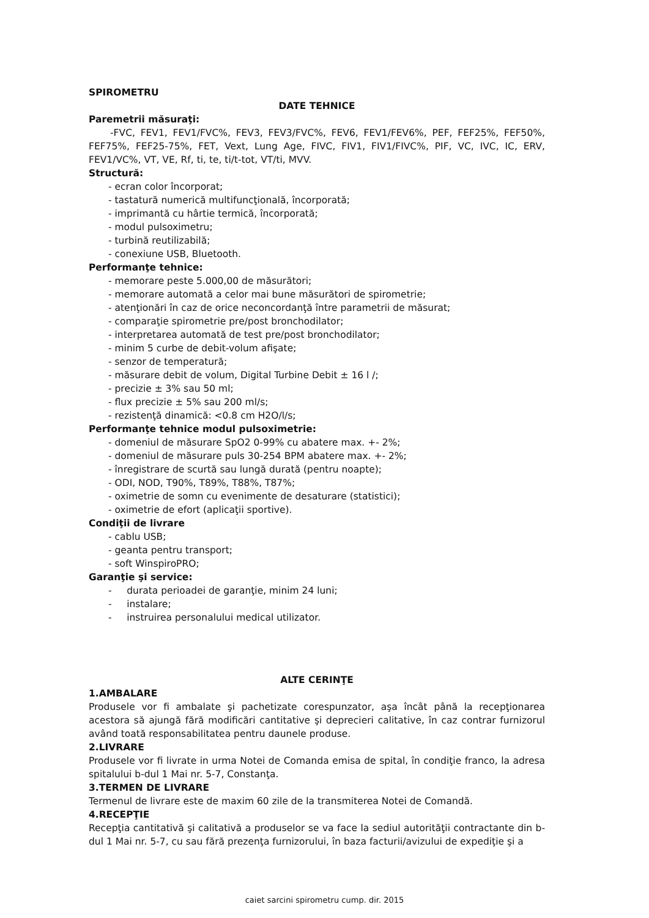SPIROMETRU
DATE TEHNICE
Paremetrii măsuraţi:
-FVC, FEV1, FEV1/FVC%, FEV3, FEV3/FVC%, FEV6, FEV1/FEV6%, PEF, FEF25%, FEF50%, FEF75%, FEF25-75%, FET, Vext, Lung Age, FIVC, FIV1, FIV1/FIVC%, PIF, VC, IVC, IC, ERV, FEV1/VC%, VT, VE, Rf, ti, te, ti/t-tot, VT/ti, MVV.
Structură:
- ecran color încorporat;
- tastatură numerică multifuncţională, încorporată;
- imprimantă cu hârtie termică, încorporată;
- modul pulsoximetru;
- turbină reutilizabilă;
- conexiune USB, Bluetooth.
Performanţe tehnice:
- memorare peste 5.000,00 de măsurători;
- memorare automată a celor mai bune măsurători de spirometrie;
- atenţionări în caz de orice neconcordanţă între parametrii de măsurat;
- comparaţie spirometrie pre/post bronchodilator;
- interpretarea automată de test pre/post bronchodilator;
- minim 5 curbe de debit-volum afişate;
- senzor de temperatură;
- măsurare debit de volum, Digital Turbine Debit ± 16 l /;
- precizie ± 3% sau 50 ml;
- flux precizie ± 5% sau 200 ml/s;
- rezistenţă dinamică: <0.8 cm H2O/l/s;
Performanţe tehnice modul pulsoximetrie:
- domeniul de măsurare SpO2 0-99% cu abatere max. +- 2%;
- domeniul de măsurare puls 30-254 BPM abatere max. +- 2%;
- înregistrare de scurtă sau lungă durată (pentru noapte);
- ODI, NOD, T90%, T89%, T88%, T87%;
- oximetrie de somn cu evenimente de desaturare (statistici);
- oximetrie de efort (aplicaţii sportive).
Condiţii de livrare
- cablu USB;
- geanta pentru transport;
- soft WinspiroPRO;
Garanţie şi service:
- durata perioadei de garanţie, minim 24 luni;
- instalare;
- instruirea personalului medical utilizator.
ALTE CERINŢE
1.AMBALARE
Produsele vor fi ambalate şi pachetizate corespunzator, aşa încât până la recepţionarea acestora să ajungă fără modificări cantitative şi deprecieri calitative, în caz contrar furnizorul având toată responsabilitatea pentru daunele produse.
2.LIVRARE
Produsele vor fi livrate in urma Notei de Comanda emisa de spital, în condiţie franco, la adresa spitalului b-dul 1 Mai nr. 5-7, Constanţa.
3.TERMEN DE LIVRARE
Termenul de livrare este de maxim 60 zile de la transmiterea Notei de Comandă.
4.RECEPŢIE
Recepţia cantitativă şi calitativă a produselor se va face la sediul autorităţii contractante din b-dul 1 Mai nr. 5-7, cu sau fără prezenţa furnizorului, în baza facturii/avizului de expediţie şi a
caiet sarcini spirometru cump. dir. 2015